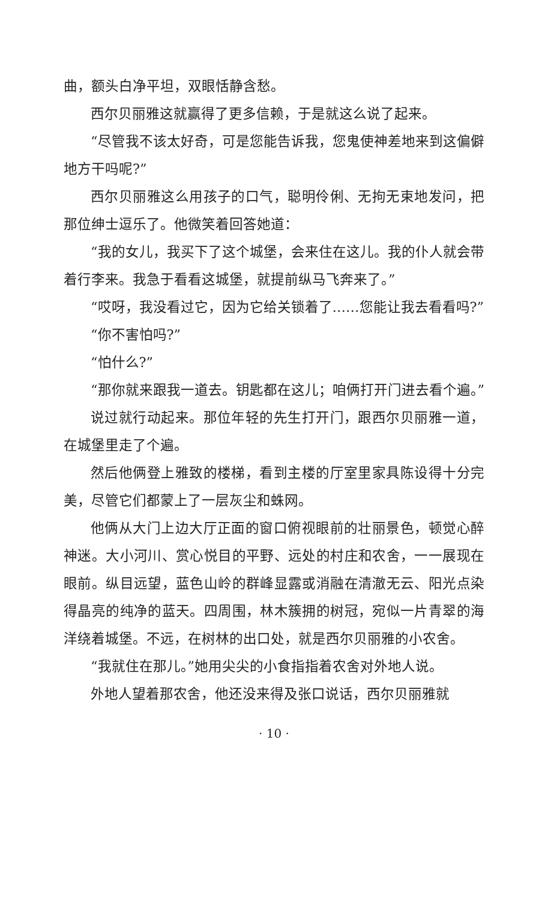曲，额头白净平坦，双眼恬静含愁。
西尔贝丽雅这就赢得了更多信赖，于是就这么说了起来。
“尽管我不该太好奇，可是您能告诉我，您鬼使神差地来到这偏僻地方干吗呢?”
西尔贝丽雅这么用孩子的口气，聪明伶俐、无拘无束地发问，把那位绅士逗乐了。他微笑着回答她道：
“我的女儿，我买下了这个城堡，会来住在这儿。我的仆人就会带着行李来。我急于看看这城堡，就提前纵马飞奔来了。”
“哎呀，我没看过它，因为它给关锁着了……您能让我去看看吗?”
“你不害怕吗?”
“怕什么?”
“那你就来跟我一道去。钥匙都在这儿；咱俩打开门进去看个遍。”
说过就行动起来。那位年轻的先生打开门，跟西尔贝丽雅一道，在城堡里走了个遍。
然后他俩登上雅致的楼梯，看到主楼的厅室里家具陈设得十分完美，尽管它们都蒙上了一层灰尘和蛛网。
他俩从大门上边大厅正面的窗口俯视眼前的壮丽景色，顿觉心醉神迷。大小河川、赏心悦目的平野、远处的村庄和农舍，一一展现在眼前。纵目远望，蓝色山岭的群峰显露或消融在清澈无云、阳光点染得晶亮的纯净的蓝天。四周围，林木簇拥的树冠，宛似一片青翠的海洋绕着城堡。不远，在树林的出口处，就是西尔贝丽雅的小农舍。
“我就住在那儿。”她用尖尖的小食指指着农舍对外地人说。
外地人望着那农舍，他还没来得及张口说话，西尔贝丽雅就
· 10 ·